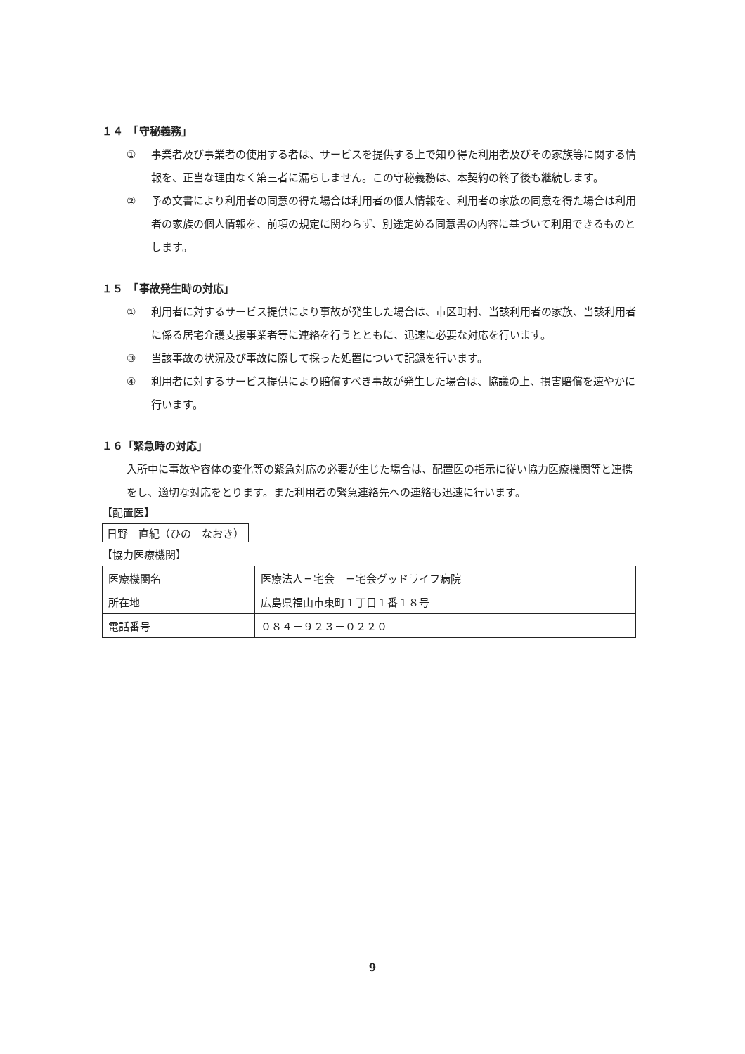１４　「守秘義務」
① 事業者及び事業者の使用する者は、サービスを提供する上で知り得た利用者及びその家族等に関する情報を、正当な理由なく第三者に漏らしません。この守秘義務は、本契約の終了後も継続します。
② 予め文書により利用者の同意の得た場合は利用者の個人情報を、利用者の家族の同意を得た場合は利用者の家族の個人情報を、前項の規定に関わらず、別途定める同意書の内容に基づいて利用できるものとします。
１５　「事故発生時の対応」
① 利用者に対するサービス提供により事故が発生した場合は、市区町村、当該利用者の家族、当該利用者に係る居宅介護支援事業者等に連絡を行うとともに、迅速に必要な対応を行います。
③ 当該事故の状況及び事故に際して採った処置について記録を行います。
④ 利用者に対するサービス提供により賠償すべき事故が発生した場合は、協議の上、損害賠償を速やかに行います。
１６「緊急時の対応」
入所中に事故や容体の変化等の緊急対応の必要が生じた場合は、配置医の指示に従い協力医療機関等と連携をし、適切な対応をとります。また利用者の緊急連絡先への連絡も迅速に行います。
【配置医】
日野　直紀（ひの　なおき）
【協力医療機関】
| 医療機関名 | 医療法人三宅会 三宅会グッドライフ病院 |
| 所在地 | 広島県福山市東町１丁目１番１８号 |
| 電話番号 | ０８４－９２３－０２２０ |
9